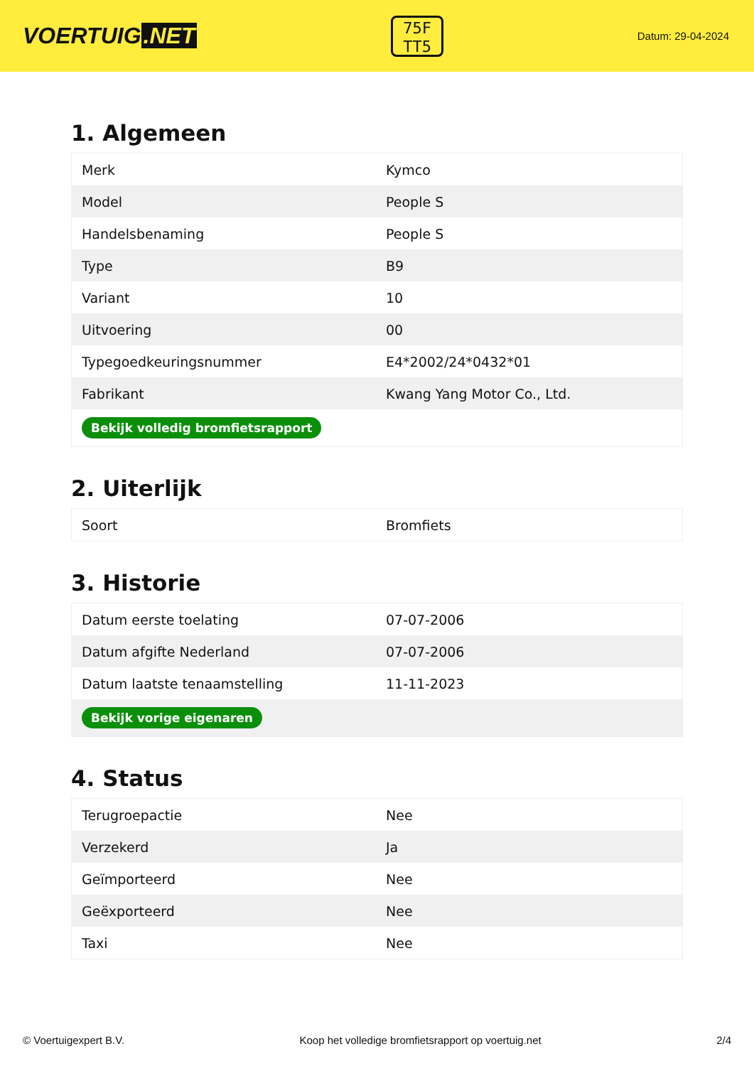VOERTUIG.NET
75F
TT5
Datum: 29-04-2024
1. Algemeen
| Merk | Kymco |
| Model | People S |
| Handelsbenaming | People S |
| Type | B9 |
| Variant | 10 |
| Uitvoering | 00 |
| Typegoedkeuringsnummer | E4*2002/24*0432*01 |
| Fabrikant | Kwang Yang Motor Co., Ltd. |
| Bekijk volledig bromfietsrapport | |
2. Uiterlijk
| Soort | Bromfiets |
3. Historie
| Datum eerste toelating | 07-07-2006 |
| Datum afgifte Nederland | 07-07-2006 |
| Datum laatste tenaamstelling | 11-11-2023 |
| Bekijk vorige eigenaren | |
4. Status
| Terugroepactie | Nee |
| Verzekerd | Ja |
| Geïmporteerd | Nee |
| Geëxporteerd | Nee |
| Taxi | Nee |
© Voertuigexpert B.V. Koop het volledige bromfietsrapport op voertuig.net 2/4